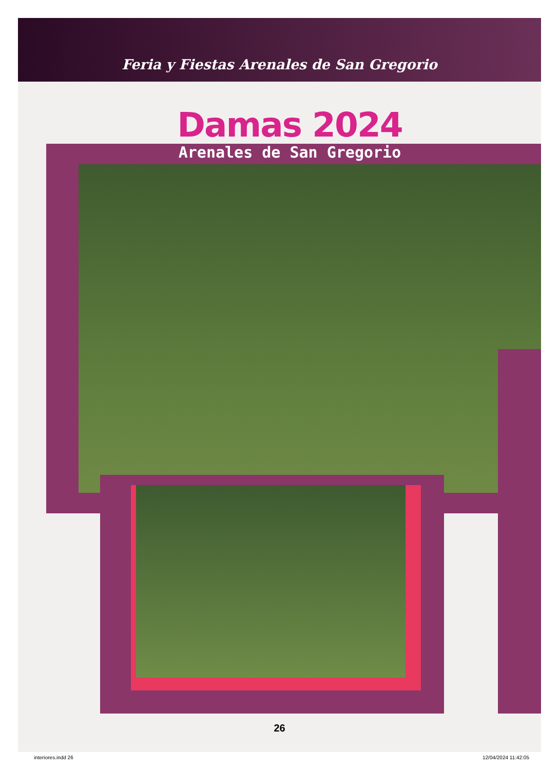Feria y Fiestas Arenales de San Gregorio
Damas 2024
Arenales de San Gregorio
26
interiores.indd 26 12/04/2024 11:42:05